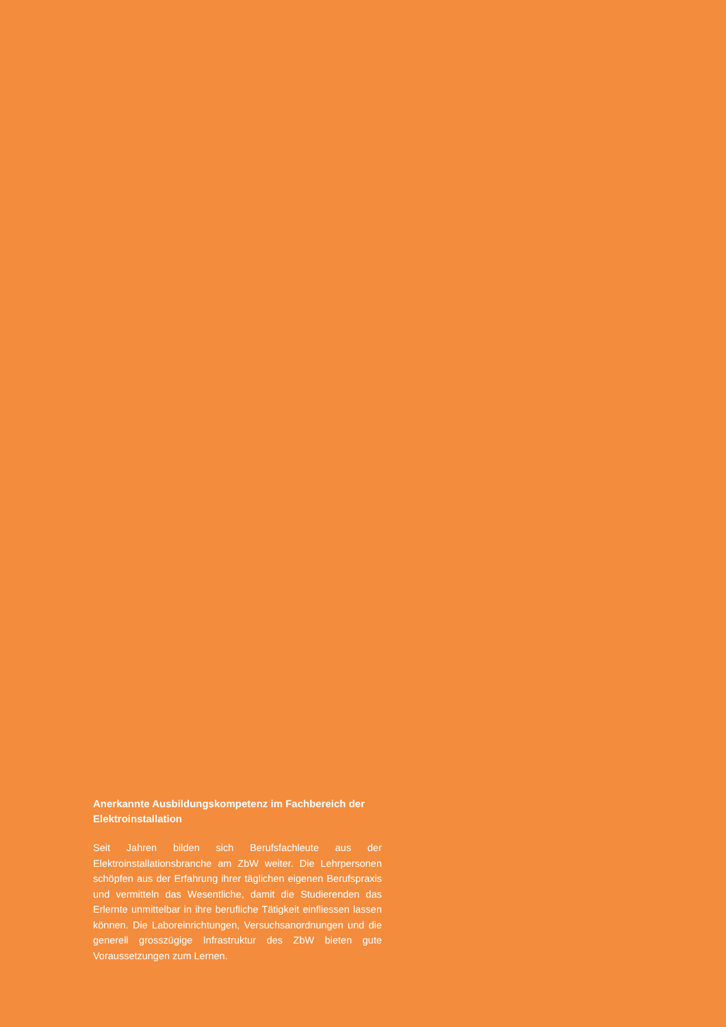Anerkannte Ausbildungskompetenz im Fachbereich der Elektroinstallation
Seit Jahren bilden sich Berufsfachleute aus der Elektroinstallationsbranche am ZbW weiter. Die Lehrpersonen schöpfen aus der Erfahrung ihrer täglichen eigenen Berufspraxis und vermitteln das Wesentliche, damit die Studierenden das Erlernte unmittelbar in ihre berufliche Tätigkeit einfliessen lassen können. Die Laboreinrichtungen, Versuchsanordnungen und die generell grosszügige Infrastruktur des ZbW bieten gute Voraussetzungen zum Lernen.